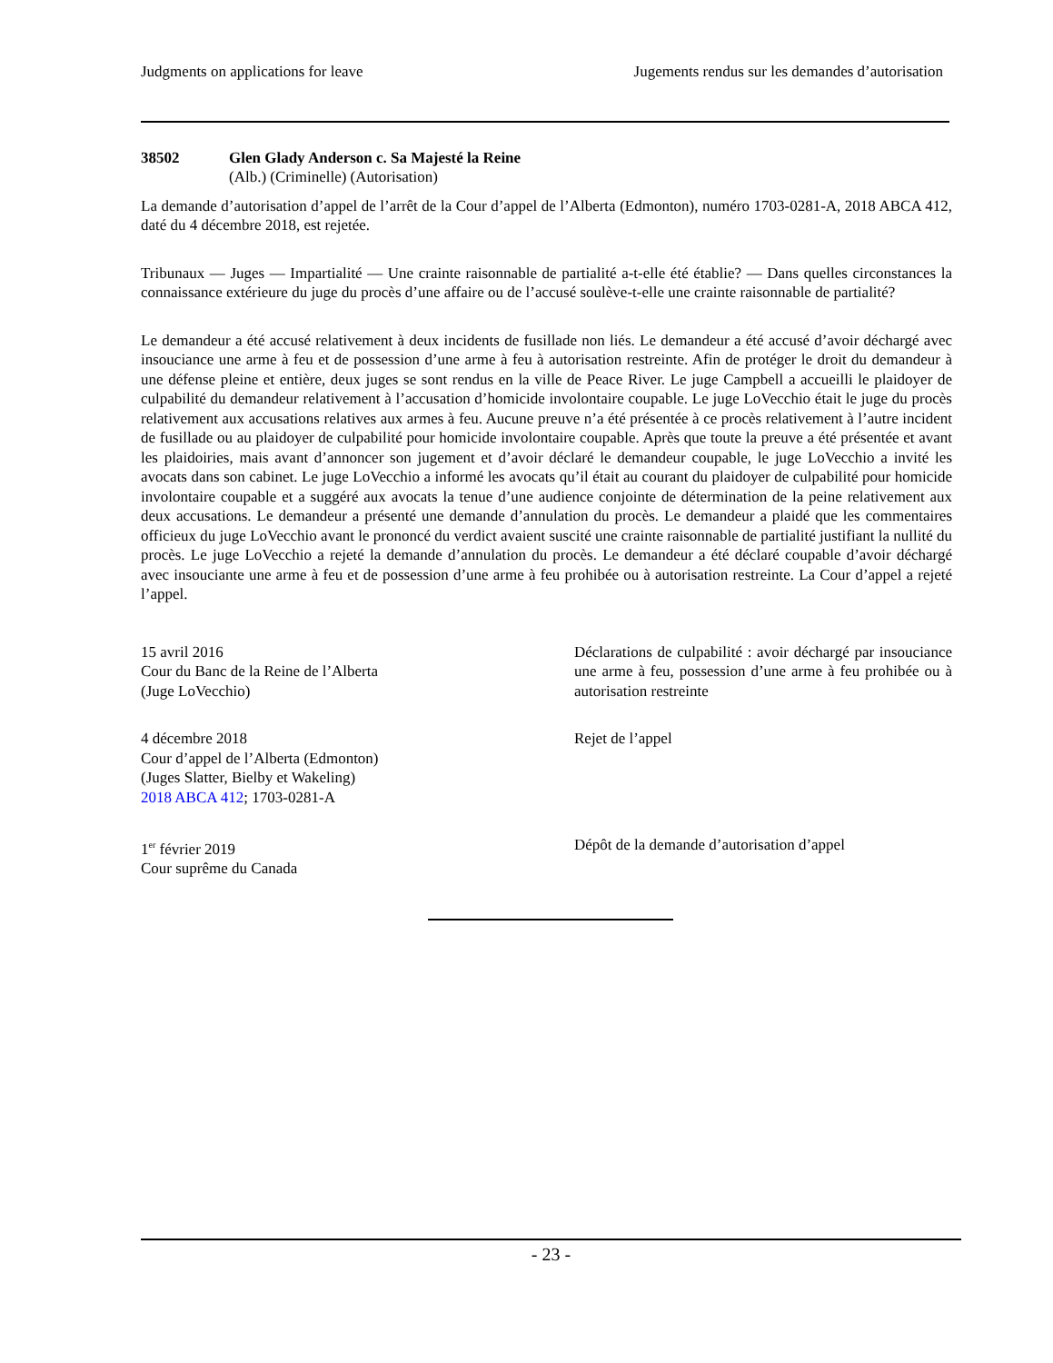Judgments on applications for leave Jugements rendus sur les demandes d’autorisation
38502 Glen Glady Anderson c. Sa Majesté la Reine
(Alb.) (Criminelle) (Autorisation)
La demande d’autorisation d’appel de l’arrêt de la Cour d’appel de l’Alberta (Edmonton), numéro 1703-0281-A, 2018 ABCA 412, daté du 4 décembre 2018, est rejetée.
Tribunaux — Juges — Impartialité — Une crainte raisonnable de partialité a-t-elle été établie? — Dans quelles circonstances la connaissance extérieure du juge du procès d’une affaire ou de l’accusé soulève-t-elle une crainte raisonnable de partialité?
Le demandeur a été accusé relativement à deux incidents de fusillade non liés. Le demandeur a été accusé d’avoir déchargé avec insouciance une arme à feu et de possession d’une arme à feu à autorisation restreinte. Afin de protéger le droit du demandeur à une défense pleine et entière, deux juges se sont rendus en la ville de Peace River. Le juge Campbell a accueilli le plaidoyer de culpabilité du demandeur relativement à l’accusation d’homicide involontaire coupable. Le juge LoVecchio était le juge du procès relativement aux accusations relatives aux armes à feu. Aucune preuve n’a été présentée à ce procès relativement à l’autre incident de fusillade ou au plaidoyer de culpabilité pour homicide involontaire coupable. Après que toute la preuve a été présentée et avant les plaidoiries, mais avant d’annoncer son jugement et d’avoir déclaré le demandeur coupable, le juge LoVecchio a invité les avocats dans son cabinet. Le juge LoVecchio a informé les avocats qu’il était au courant du plaidoyer de culpabilité pour homicide involontaire coupable et a suggéré aux avocats la tenue d’une audience conjointe de détermination de la peine relativement aux deux accusations. Le demandeur a présenté une demande d’annulation du procès. Le demandeur a plaidé que les commentaires officieux du juge LoVecchio avant le prononcé du verdict avaient suscité une crainte raisonnable de partialité justifiant la nullité du procès. Le juge LoVecchio a rejeté la demande d’annulation du procès. Le demandeur a été déclaré coupable d’avoir déchargé avec insouciante une arme à feu et de possession d’une arme à feu prohibée ou à autorisation restreinte. La Cour d’appel a rejeté l’appel.
15 avril 2016
Cour du Banc de la Reine de l’Alberta
(Juge LoVecchio)
Déclarations de culpabilité : avoir déchargé par insouciance une arme à feu, possession d’une arme à feu prohibée ou à autorisation restreinte
4 décembre 2018
Cour d’appel de l’Alberta (Edmonton)
(Juges Slatter, Bielby et Wakeling)
2018 ABCA 412; 1703-0281-A
Rejet de l’appel
1<sup>er</sup> février 2019
Cour suprême du Canada
Dépôt de la demande d’autorisation d’appel
- 23 -